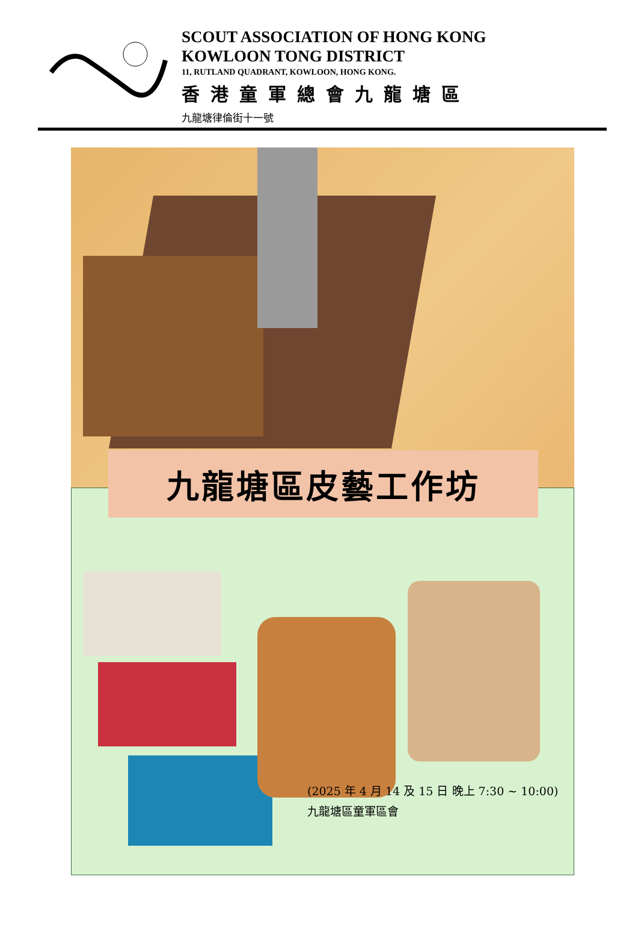SCOUT ASSOCIATION OF HONG KONG
KOWLOON TONG DISTRICT
11, RUTLAND QUADRANT, KOWLOON, HONG KONG.
香港童軍總會九龍塘區
九龍塘律倫街十一號
九龍塘區皮藝工作坊
(2025 年 4 月 14 及 15 日 晚上 7:30 ~ 10:00)
九龍塘區童軍區會